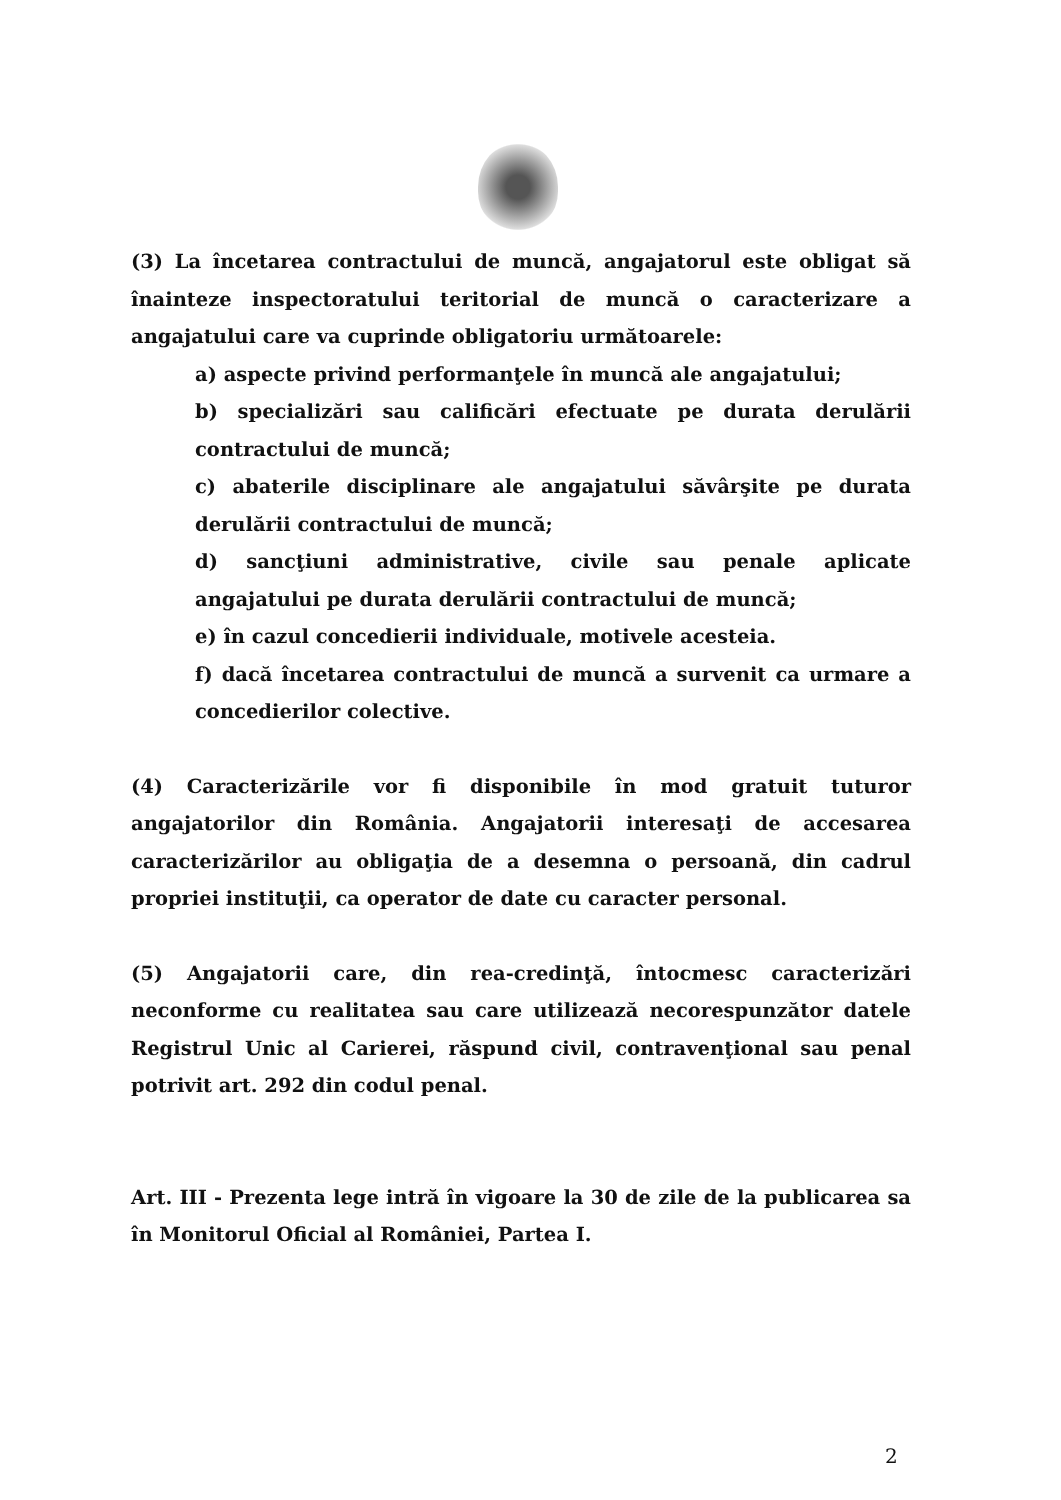(3) La încetarea contractului de muncă, angajatorul este obligat să înainteze inspectoratului teritorial de muncă o caracterizare a angajatului care va cuprinde obligatoriu următoarele:
a) aspecte privind performanţele în muncă ale angajatului;
b) specializări sau calificări efectuate pe durata derulării contractului de muncă;
c) abaterile disciplinare ale angajatului săvârşite pe durata derulării contractului de muncă;
d) sancţiuni administrative, civile sau penale aplicate angajatului pe durata derulării contractului de muncă;
e) în cazul concedierii individuale, motivele acesteia.
f) dacă încetarea contractului de muncă a survenit ca urmare a concedierilor colective.
(4) Caracterizările vor fi disponibile în mod gratuit tuturor angajatorilor din România. Angajatorii interesaţi de accesarea caracterizărilor au obligaţia de a desemna o persoană, din cadrul propriei instituţii, ca operator de date cu caracter personal.
(5) Angajatorii care, din rea-credinţă, întocmesc caracterizări neconforme cu realitatea sau care utilizează necorespunzător datele Registrul Unic al Carierei, răspund civil, contravenţional sau penal potrivit art. 292 din codul penal.
Art. III - Prezenta lege intră în vigoare la 30 de zile de la publicarea sa în Monitorul Oficial al României, Partea I.
2